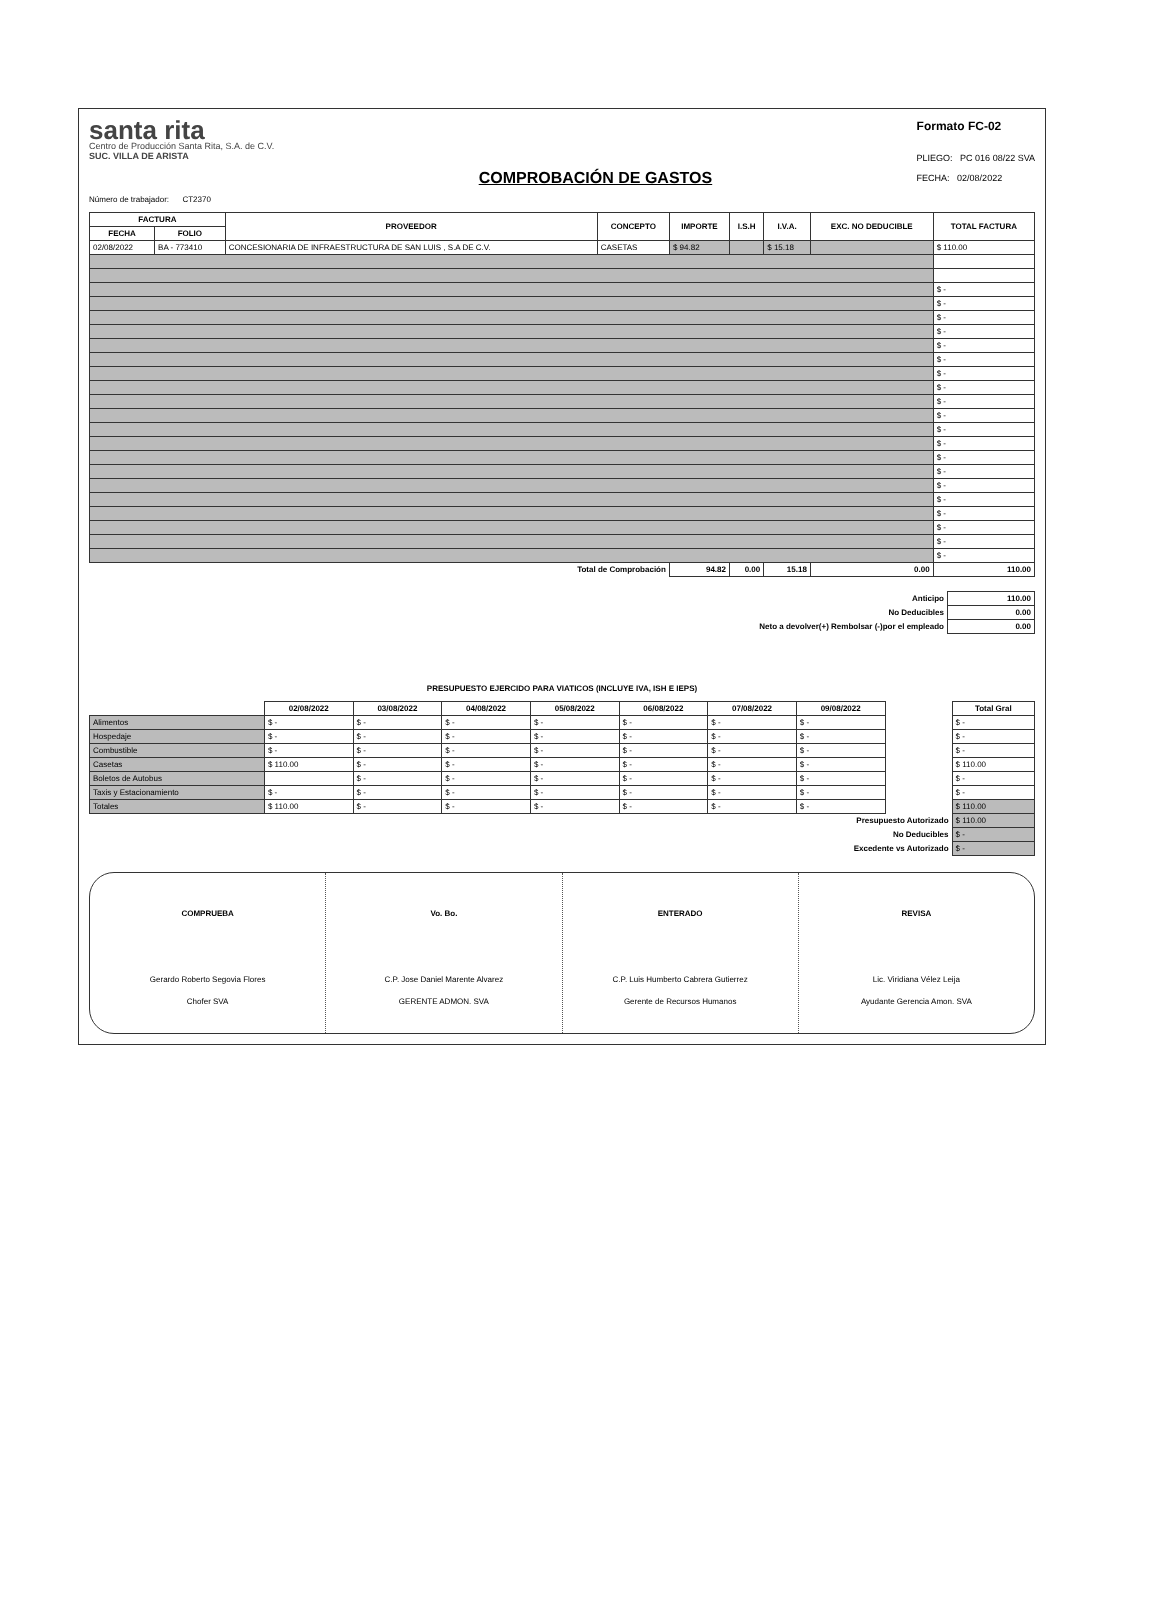santa rita
Centro de Producción Santa Rita, S.A. de C.V.
SUC. VILLA DE ARISTA
COMPROBACIÓN DE GASTOS
Formato FC-02
PLIEGO: PC 016 08/22 SVA
FECHA: 02/08/2022
Número de trabajador: CT2370
| FACTURA | | PROVEEDOR | CONCEPTO | IMPORTE | I.S.H | I.V.A. | EXC. NO DEDUCIBLE | TOTAL FACTURA |
| --- | --- | --- | --- | --- | --- | --- | --- | --- |
| FECHA | FOLIO | | | | | | | |
| 02/08/2022 | BA - 773410 | CONCESIONARIA DE INFRAESTRUCTURA DE SAN LUIS , S.A DE C.V. | CASETAS | $ 94.82 | | $ 15.18 | | $ 110.00 |
| | | | | | | | | $ - |
| | | | | | | | | $ - |
| | | | | | | | | $ - |
| | | | | | | | | $ - |
| | | | | | | | | $ - |
| | | | | | | | | $ - |
| | | | | | | | | $ - |
| | | | | | | | | $ - |
| | | | | | | | | $ - |
| | | | | | | | | $ - |
| | | | | | | | | $ - |
| | | | | | | | | $ - |
| | | | | | | | | $ - |
| | | | | | | | | $ - |
| | | | | | | | | $ - |
| | | | | | | | | $ - |
| | | | | | | | | $ - |
| | | | | | | | | $ - |
| | | | | | | | | $ - |
| | | | | | | | | $ - |
| Total de Comprobación | | | | 94.82 | 0.00 | 15.18 | 0.00 | 110.00 |
| Anticipo | 110.00 |
| No Deducibles | 0.00 |
| Neto a devolver(+) Rembolsar (-)por el empleado | 0.00 |
PRESUPUESTO EJERCIDO PARA VIATICOS (INCLUYE IVA, ISH E IEPS)
| | 02/08/2022 | 03/08/2022 | 04/08/2022 | 05/08/2022 | 06/08/2022 | 07/08/2022 | 09/08/2022 | | Total Gral |
| --- | --- | --- | --- | --- | --- | --- | --- | --- | --- |
| Alimentos | $ - | $ - | $ - | $ - | $ - | $ - | $ - | | $ - |
| Hospedaje | $ - | $ - | $ - | $ - | $ - | $ - | $ - | | $ - |
| Combustible | $ - | $ - | $ - | $ - | $ - | $ - | $ - | | $ - |
| Casetas | $ 110.00 | $ - | $ - | $ - | $ - | $ - | $ - | | $ 110.00 |
| Boletos de Autobus | | $ - | $ - | $ - | $ - | $ - | $ - | | $ - |
| Taxis y Estacionamiento | $ - | $ - | $ - | $ - | $ - | $ - | $ - | | $ - |
| Totales | $ 110.00 | $ - | $ - | $ - | $ - | $ - | $ - | | $ 110.00 |
| Presupuesto Autorizado | | | | | | | | | $ 110.00 |
| No Deducibles | | | | | | | | | $ - |
| Excedente vs Autorizado | | | | | | | | | $ - |
COMPRUEBA
Gerardo Roberto Segovia Flores
Chofer SVA
Vo. Bo.
C.P. Jose Daniel Marente Alvarez
GERENTE ADMON. SVA
ENTERADO
C.P. Luis Humberto Cabrera Gutierrez
Gerente de Recursos Humanos
REVISA
Lic. Viridiana Vélez Leija
Ayudante Gerencia Amon. SVA